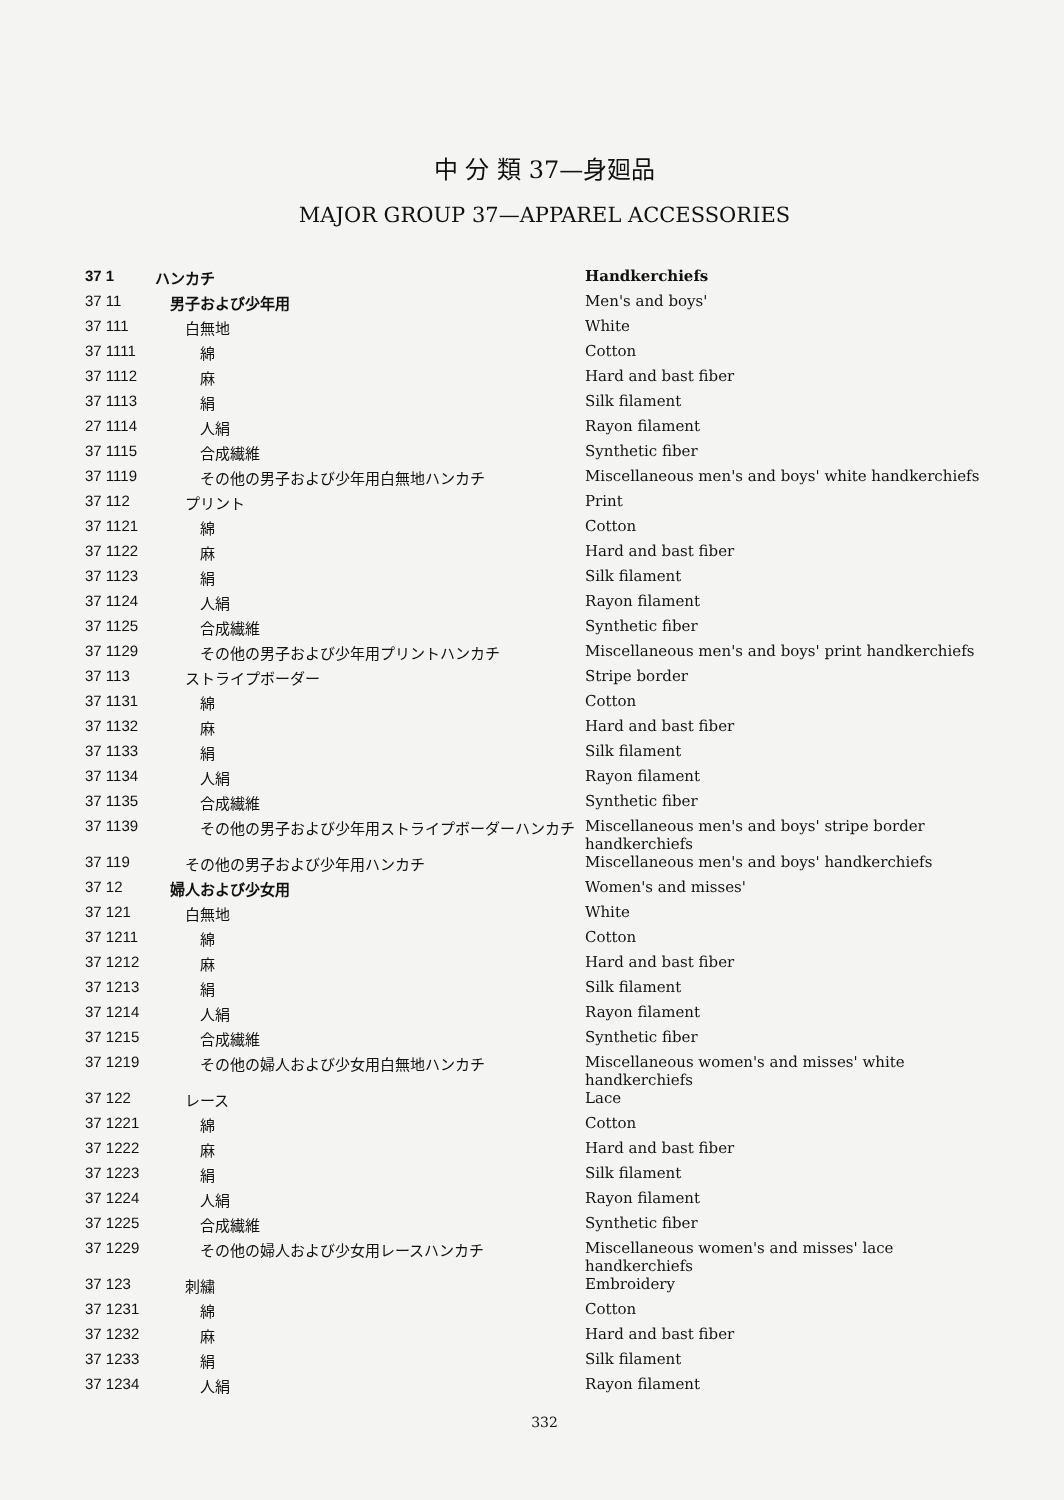中 分 類 37—身廻品
MAJOR GROUP 37—APPAREL ACCESSORIES
| 37 1 | ハンカチ | Handkerchiefs |
| 37 11 | 男子および少年用 | Men's and boys' |
| 37 111 | 白無地 | White |
| 37 1111 | 綿 | Cotton |
| 37 1112 | 麻 | Hard and bast fiber |
| 37 1113 | 絹 | Silk filament |
| 27 1114 | 人絹 | Rayon filament |
| 37 1115 | 合成繊維 | Synthetic fiber |
| 37 1119 | その他の男子および少年用白無地ハンカチ | Miscellaneous men's and boys' white handkerchiefs |
| 37 112 | プリント | Print |
| 37 1121 | 綿 | Cotton |
| 37 1122 | 麻 | Hard and bast fiber |
| 37 1123 | 絹 | Silk filament |
| 37 1124 | 人絹 | Rayon filament |
| 37 1125 | 合成繊維 | Synthetic fiber |
| 37 1129 | その他の男子および少年用プリントハンカチ | Miscellaneous men's and boys' print handkerchiefs |
| 37 113 | ストライプボーダー | Stripe border |
| 37 1131 | 綿 | Cotton |
| 37 1132 | 麻 | Hard and bast fiber |
| 37 1133 | 絹 | Silk filament |
| 37 1134 | 人絹 | Rayon filament |
| 37 1135 | 合成繊維 | Synthetic fiber |
| 37 1139 | その他の男子および少年用ストライプボーダーハンカチ | Miscellaneous men's and boys' stripe border handkerchiefs |
| 37 119 | その他の男子および少年用ハンカチ | Miscellaneous men's and boys' handkerchiefs |
| 37 12 | 婦人および少女用 | Women's and misses' |
| 37 121 | 白無地 | White |
| 37 1211 | 綿 | Cotton |
| 37 1212 | 麻 | Hard and bast fiber |
| 37 1213 | 絹 | Silk filament |
| 37 1214 | 人絹 | Rayon filament |
| 37 1215 | 合成繊維 | Synthetic fiber |
| 37 1219 | その他の婦人および少女用白無地ハンカチ | Miscellaneous women's and misses' white handkerchiefs |
| 37 122 | レース | Lace |
| 37 1221 | 綿 | Cotton |
| 37 1222 | 麻 | Hard and bast fiber |
| 37 1223 | 絹 | Silk filament |
| 37 1224 | 人絹 | Rayon filament |
| 37 1225 | 合成繊維 | Synthetic fiber |
| 37 1229 | その他の婦人および少女用レースハンカチ | Miscellaneous women's and misses' lace handkerchiefs |
| 37 123 | 刺繍 | Embroidery |
| 37 1231 | 綿 | Cotton |
| 37 1232 | 麻 | Hard and bast fiber |
| 37 1233 | 絹 | Silk filament |
| 37 1234 | 人絹 | Rayon filament |
332